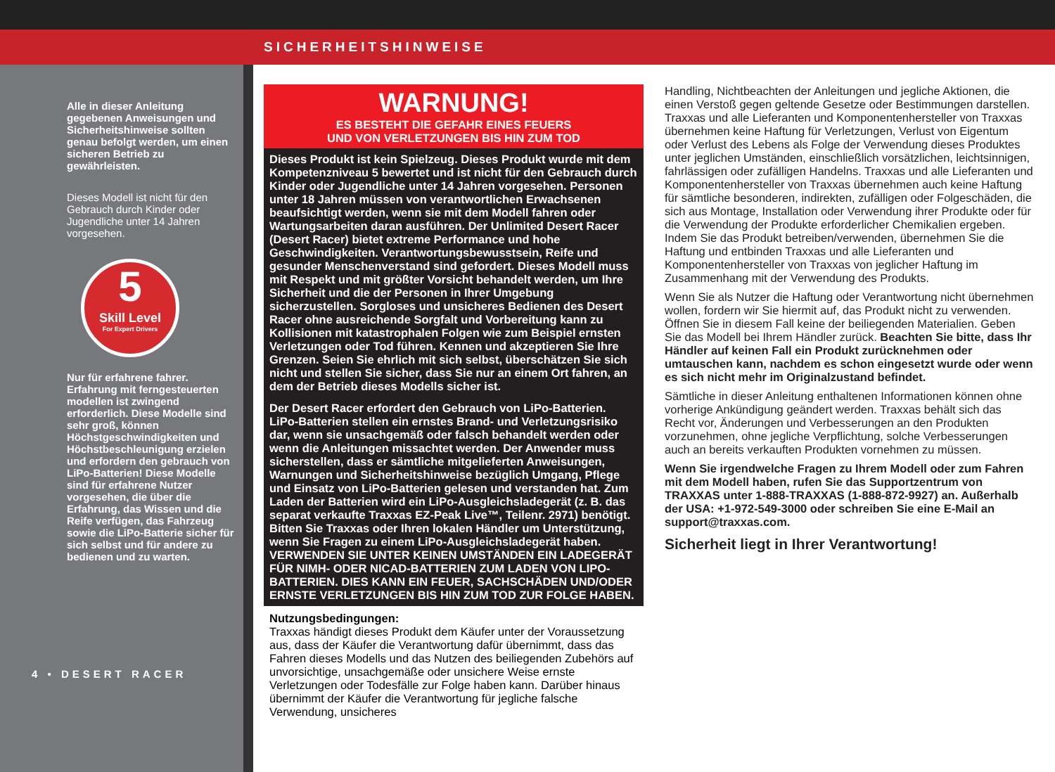SICHERHEITSHINWEISE
Alle in dieser Anleitung gegebenen Anweisungen und Sicherheitshinweise sollten genau befolgt werden, um einen sicheren Betrieb zu gewährleisten.
Dieses Modell ist nicht für den Gebrauch durch Kinder oder Jugendliche unter 14 Jahren vorgesehen.
5
Skill Level
For Expert Drivers
Nur für erfahrene fahrer. Erfahrung mit ferngesteuerten modellen ist zwingend erforderlich. Diese Modelle sind sehr groß, können Höchstgeschwindigkeiten und Höchstbeschleunigung erzielen und erfordern den gebrauch von LiPo-Batterien! Diese Modelle sind für erfahrene Nutzer vorgesehen, die über die Erfahrung, das Wissen und die Reife verfügen, das Fahrzeug sowie die LiPo-Batterie sicher für sich selbst und für andere zu bedienen und zu warten.
4 • DESERT RACER
WARNUNG!
ES BESTEHT DIE GEFAHR EINES FEUERS
UND VON VERLETZUNGEN BIS HIN ZUM TOD
Dieses Produkt ist kein Spielzeug. Dieses Produkt wurde mit dem Kompetenzniveau 5 bewertet und ist nicht für den Gebrauch durch Kinder oder Jugendliche unter 14 Jahren vorgesehen. Personen unter 18 Jahren müssen von verantwortlichen Erwachsenen beaufsichtigt werden, wenn sie mit dem Modell fahren oder Wartungsarbeiten daran ausführen. Der Unlimited Desert Racer (Desert Racer) bietet extreme Performance und hohe Geschwindigkeiten. Verantwortungsbewusstsein, Reife und gesunder Menschenverstand sind gefordert. Dieses Modell muss mit Respekt und mit größter Vorsicht behandelt werden, um Ihre Sicherheit und die der Personen in Ihrer Umgebung sicherzustellen. Sorgloses und unsicheres Bedienen des Desert Racer ohne ausreichende Sorgfalt und Vorbereitung kann zu Kollisionen mit katastrophalen Folgen wie zum Beispiel ernsten Verletzungen oder Tod führen. Kennen und akzeptieren Sie Ihre Grenzen. Seien Sie ehrlich mit sich selbst, überschätzen Sie sich nicht und stellen Sie sicher, dass Sie nur an einem Ort fahren, an dem der Betrieb dieses Modells sicher ist.
Der Desert Racer erfordert den Gebrauch von LiPo-Batterien. LiPo-Batterien stellen ein ernstes Brand- und Verletzungsrisiko dar, wenn sie unsachgemäß oder falsch behandelt werden oder wenn die Anleitungen missachtet werden. Der Anwender muss sicherstellen, dass er sämtliche mitgelieferten Anweisungen, Warnungen und Sicherheitshinweise bezüglich Umgang, Pflege und Einsatz von LiPo-Batterien gelesen und verstanden hat. Zum Laden der Batterien wird ein LiPo-Ausgleichsladegerät (z. B. das separat verkaufte Traxxas EZ-Peak Live™, Teilenr. 2971) benötigt. Bitten Sie Traxxas oder Ihren lokalen Händler um Unterstützung, wenn Sie Fragen zu einem LiPo-Ausgleichsladegerät haben. VERWENDEN SIE UNTER KEINEN UMSTÄNDEN EIN LADEGERÄT FÜR NIMH- ODER NICAD-BATTERIEN ZUM LADEN VON LIPO-BATTERIEN. DIES KANN EIN FEUER, SACHSCHÄDEN UND/ODER ERNSTE VERLETZUNGEN BIS HIN ZUM TOD ZUR FOLGE HABEN.
Nutzungsbedingungen:
Traxxas händigt dieses Produkt dem Käufer unter der Voraussetzung aus, dass der Käufer die Verantwortung dafür übernimmt, dass das Fahren dieses Modells und das Nutzen des beiliegenden Zubehörs auf unvorsichtige, unsachgemäße oder unsichere Weise ernste Verletzungen oder Todesfälle zur Folge haben kann. Darüber hinaus übernimmt der Käufer die Verantwortung für jegliche falsche Verwendung, unsicheres
Handling, Nichtbeachten der Anleitungen und jegliche Aktionen, die einen Verstoß gegen geltende Gesetze oder Bestimmungen darstellen. Traxxas und alle Lieferanten und Komponentenhersteller von Traxxas übernehmen keine Haftung für Verletzungen, Verlust von Eigentum oder Verlust des Lebens als Folge der Verwendung dieses Produktes unter jeglichen Umständen, einschließlich vorsätzlichen, leichtsinnigen, fahrlässigen oder zufälligen Handelns. Traxxas und alle Lieferanten und Komponentenhersteller von Traxxas übernehmen auch keine Haftung für sämtliche besonderen, indirekten, zufälligen oder Folgeschäden, die sich aus Montage, Installation oder Verwendung ihrer Produkte oder für die Verwendung der Produkte erforderlicher Chemikalien ergeben. Indem Sie das Produkt betreiben/verwenden, übernehmen Sie die Haftung und entbinden Traxxas und alle Lieferanten und Komponentenhersteller von Traxxas von jeglicher Haftung im Zusammenhang mit der Verwendung des Produkts.
Wenn Sie als Nutzer die Haftung oder Verantwortung nicht übernehmen wollen, fordern wir Sie hiermit auf, das Produkt nicht zu verwenden. Öffnen Sie in diesem Fall keine der beiliegenden Materialien. Geben Sie das Modell bei Ihrem Händler zurück. Beachten Sie bitte, dass Ihr Händler auf keinen Fall ein Produkt zurücknehmen oder umtauschen kann, nachdem es schon eingesetzt wurde oder wenn es sich nicht mehr im Originalzustand befindet.
Sämtliche in dieser Anleitung enthaltenen Informationen können ohne vorherige Ankündigung geändert werden. Traxxas behält sich das Recht vor, Änderungen und Verbesserungen an den Produkten vorzunehmen, ohne jegliche Verpflichtung, solche Verbesserungen auch an bereits verkauften Produkten vornehmen zu müssen.
Wenn Sie irgendwelche Fragen zu Ihrem Modell oder zum Fahren mit dem Modell haben, rufen Sie das Supportzentrum von TRAXXAS unter 1-888-TRAXXAS (1-888-872-9927) an. Außerhalb der USA: +1-972-549-3000 oder schreiben Sie eine E-Mail an support@traxxas.com.
Sicherheit liegt in Ihrer Verantwortung!